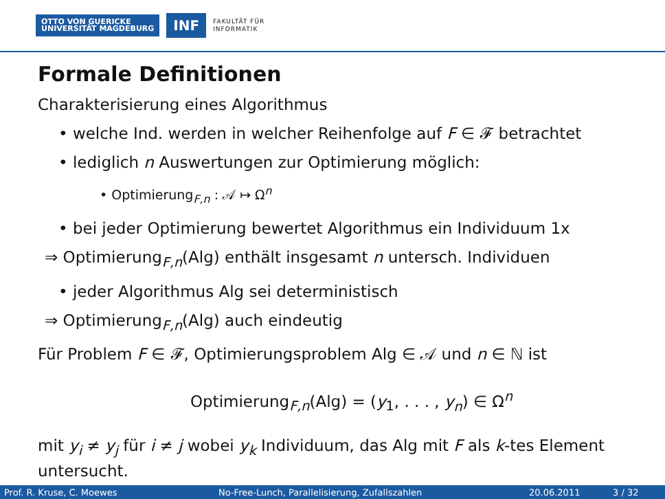OTTO VON GUERICKE
UNIVERSITÄT MAGDEBURG
INF
FAKULTÄT FÜR
INFORMATIK
Formale Definitionen
Charakterisierung eines Algorithmus
• welche Ind. werden in welcher Reihenfolge auf F ∈ 𝓕 betrachtet
• lediglich n Auswertungen zur Optimierung möglich:
• Optimierung<sub>F,n</sub> : 𝒜 ↦ Ω<sup>n</sup>
• bei jeder Optimierung bewertet Algorithmus ein Individuum 1x
⇒ Optimierung<sub>F,n</sub>(Alg) enthält insgesamt n untersch. Individuen
• jeder Algorithmus Alg sei deterministisch
⇒ Optimierung<sub>F,n</sub>(Alg) auch eindeutig
Für Problem F ∈ 𝓕, Optimierungsproblem Alg ∈ 𝒜 und n ∈ ℕ ist
Optimierung<sub>F,n</sub>(Alg) = (y<sub>1</sub>, . . . , y<sub>n</sub>) ∈ Ω<sup>n</sup>
mit y<sub>i</sub> ≠ y<sub>j</sub> für i ≠ j wobei y<sub>k</sub> Individuum, das Alg mit F als k-tes Element untersucht.
Prof. R. Kruse, C. Moewes No-Free-Lunch, Parallelisierung, Zufallszahlen 20.06.2011 3 / 32